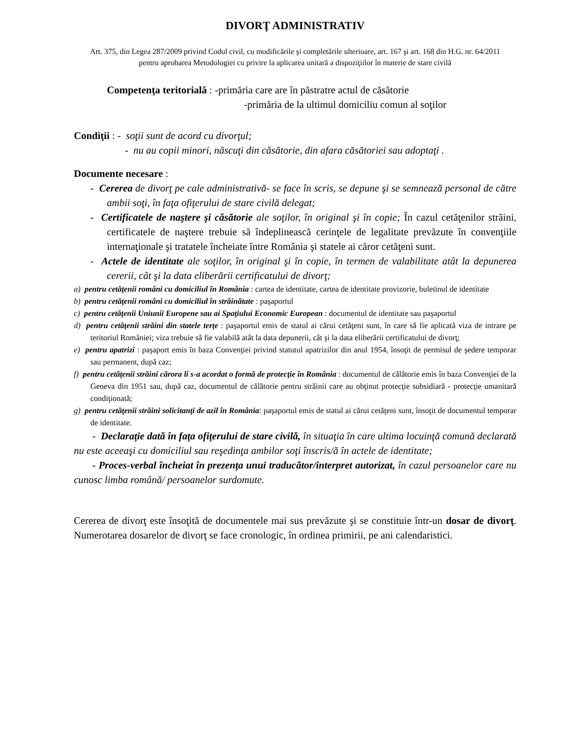DIVORŢ ADMINISTRATIV
Art. 375, din Legea 287/2009 privind Codul civil, cu modificările şi completările ulterioare, art. 167 şi art. 168 din H.G. nr. 64/2011 pentru aprobarea Metodologiei cu privire la aplicarea unitară a dispoziţiilor în materie de stare civilă
Competenţa teritorială : -primăria care are în păstratre actul de căsătorie
-primăria de la ultimul domiciliu comun al soţilor
Condiţii : - soţii sunt de acord cu divorţul;
- nu au copii minori, născuţi din căsătorie, din afara căsătoriei sau adoptaţi .
Documente necesare :
- Cererea de divorţ pe cale administrativă- se face în scris, se depune şi se semnează personal de către ambii soţi, în faţa ofiţerului de stare civilă delegat;
- Certificatele de naştere şi căsătorie ale soţilor, în original şi în copie; În cazul cetăţenilor străini, certificatele de naştere trebuie să îndeplinească cerinţele de legalitate prevăzute în convenţiile internaţionale şi tratatele încheiate între România şi statele ai căror cetăţeni sunt.
- Actele de identitate ale soţilor, în original şi în copie, în termen de valabilitate atât la depunerea cererii, cât şi la data eliberării certificatului de divorţ;
a) pentru cetăţenii români cu domiciliul în România : cartea de identitate, cartea de identitate provizorie, buletinul de identitate
b) pentru cetăţenii români cu domiciliul în străinătate : paşaportul
c) pentru cetăţenii Uniunii Europene sau ai Spaţiului Economic European : documentul de identitate sau paşaportul
d) pentru cetăţenii străini din statele terţe : paşaportul emis de statul ai cărui cetăţeni sunt, în care să fie aplicată viza de intrare pe teritoriul României; viza trebuie să fie valabilă atât la data depunerii, cât şi la data eliberării certificatului de divorţ;
e) pentru apatrizi : paşaport emis în baza Convenţiei privind statutul apatrizilor din anul 1954, însoţit de permisul de şedere temporar sau permanent, după caz;
f) pentru cetăţenii străini cărora li s-a acordat o formă de protecţie în România : documentul de călătorie emis în baza Convenţiei de la Geneva din 1951 sau, după caz, documentul de călătorie pentru străinii care au obţinut protecţie subsidiară - protecţie umanitară condiţionată;
g) pentru cetăţenii străini solicitanţi de azil în România: paşaportul emis de statul ai cărui cetăţeni sunt, însoţit de documentul temporar de identitate.
- Declaraţie dată în faţa ofiţerului de stare civilă, în situaţia în care ultima locuinţă comună declarată nu este aceeaşi cu domiciliul sau reşedinţa ambilor soţi înscris/ă în actele de identitate;
- Proces-verbal încheiat în prezenţa unui traducător/interpret autorizat, în cazul persoanelor care nu cunosc limba română/ persoanelor surdomute.
Cererea de divorţ este însoţită de documentele mai sus prevăzute şi se constituie într-un dosar de divorţ. Numerotarea dosarelor de divorţ se face cronologic, în ordinea primirii, pe ani calendaristici.